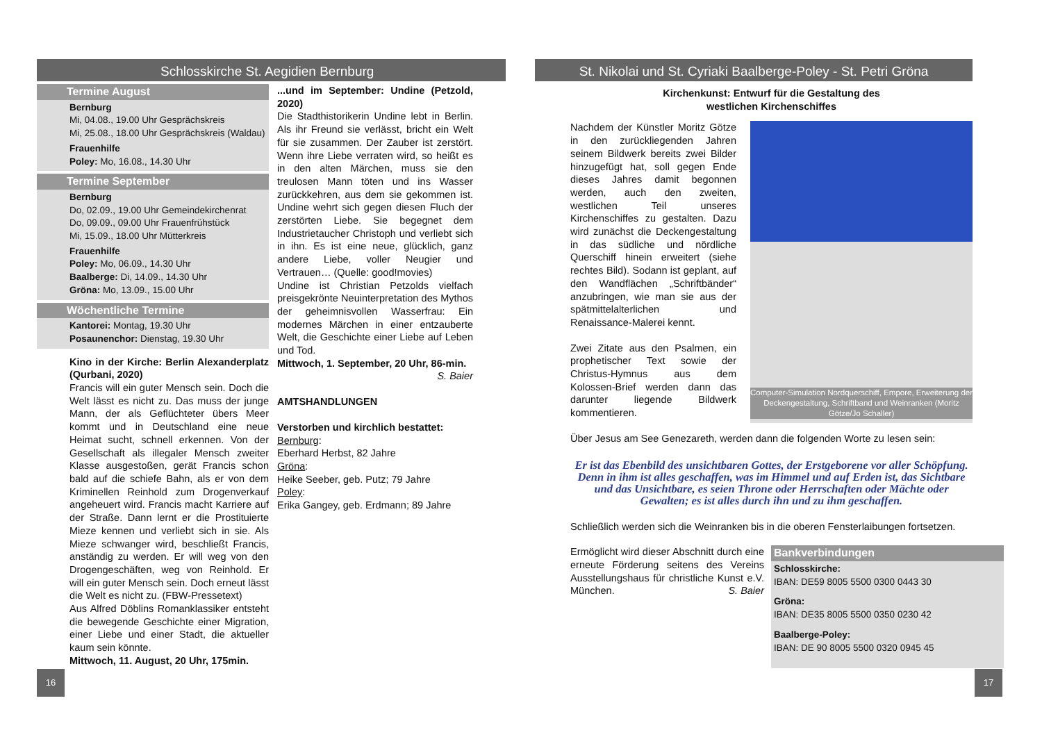Schlosskirche St. Aegidien Bernburg
Termine August
Bernburg
Mi, 04.08., 19.00 Uhr Gesprächskreis
Mi, 25.08., 18.00 Uhr Gesprächskreis (Waldau)
Frauenhilfe
Poley: Mo, 16.08., 14.30 Uhr
Termine September
Bernburg
Do, 02.09., 19.00 Uhr Gemeindekirchenrat
Do, 09.09., 09.00 Uhr Frauenfrühstück
Mi, 15.09., 18.00 Uhr Mütterkreis
Frauenhilfe
Poley: Mo, 06.09., 14.30 Uhr
Baalberge: Di, 14.09., 14.30 Uhr
Gröna: Mo, 13.09., 15.00 Uhr
Wöchentliche Termine
Kantorei: Montag, 19.30 Uhr
Posaunenchor: Dienstag, 19.30 Uhr
Kino in der Kirche: Berlin Alexanderplatz (Qurbani, 2020)
Francis will ein guter Mensch sein. Doch die Welt lässt es nicht zu. Das muss der junge Mann, der als Geflüchteter übers Meer kommt und in Deutschland eine neue Heimat sucht, schnell erkennen. Von der Gesellschaft als illegaler Mensch zweiter Klasse ausgestoßen, gerät Francis schon bald auf die schiefe Bahn, als er von dem Kriminellen Reinhold zum Drogenverkauf angeheuert wird. Francis macht Karriere auf der Straße. Dann lernt er die Prostituierte Mieze kennen und verliebt sich in sie. Als Mieze schwanger wird, beschließt Francis, anständig zu werden. Er will weg von den Drogengeschäften, weg von Reinhold. Er will ein guter Mensch sein. Doch erneut lässt die Welt es nicht zu. (FBW-Pressetext)
Aus Alfred Döblins Romanklassiker entsteht die bewegende Geschichte einer Migration, einer Liebe und einer Stadt, die aktueller kaum sein könnte.
Mittwoch, 11. August, 20 Uhr, 175min.
...und im September: Undine (Petzold, 2020)
Die Stadthistorikerin Undine lebt in Berlin. Als ihr Freund sie verlässt, bricht ein Welt für sie zusammen. Der Zauber ist zerstört. Wenn ihre Liebe verraten wird, so heißt es in den alten Märchen, muss sie den treulosen Mann töten und ins Wasser zurückkehren, aus dem sie gekommen ist. Undine wehrt sich gegen diesen Fluch der zerstörten Liebe. Sie begegnet dem Industrietaucher Christoph und verliebt sich in ihn. Es ist eine neue, glücklich, ganz andere Liebe, voller Neugier und Vertrauen… (Quelle: good!movies)
Undine ist Christian Petzolds vielfach preisgekrönte Neuinterpretation des Mythos der geheimnisvollen Wasserfrau: Ein modernes Märchen in einer entzauberte Welt, die Geschichte einer Liebe auf Leben und Tod.
Mittwoch, 1. September, 20 Uhr, 86-min.
S. Baier
AMTSHANDLUNGEN
Verstorben und kirchlich bestattet:
Bernburg:
Eberhard Herbst, 82 Jahre
Gröna:
Heike Seeber, geb. Putz; 79 Jahre
Poley:
Erika Gangey, geb. Erdmann; 89 Jahre
16
St. Nikolai und St. Cyriaki Baalberge-Poley - St. Petri Gröna
Kirchenkunst: Entwurf für die Gestaltung des
westlichen Kirchenschiffes
Computer-Simulation Nordquerschiff, Empore, Erweiterung der Deckengestaltung, Schriftband und Weinranken (Moritz Götze/Jo Schaller)
Nachdem der Künstler Moritz Götze in den zurückliegenden Jahren seinem Bildwerk bereits zwei Bilder hinzugefügt hat, soll gegen Ende dieses Jahres damit begonnen werden, auch den zweiten, westlichen Teil unseres Kirchenschiffes zu gestalten. Dazu wird zunächst die Deckengestaltung in das südliche und nördliche Querschiff hinein erweitert (siehe rechtes Bild). Sodann ist geplant, auf den Wandflächen „Schriftbänder“ anzubringen, wie man sie aus der spätmittelalterlichen und Renaissance-Malerei kennt.
Zwei Zitate aus den Psalmen, ein prophetischer Text sowie der Christus-Hymnus aus dem Kolossen-Brief werden dann das darunter liegende Bildwerk kommentieren.
Über Jesus am See Genezareth, werden dann die folgenden Worte zu lesen sein:
Er ist das Ebenbild des unsichtbaren Gottes, der Erstgeborene vor aller Schöpfung. Denn in ihm ist alles geschaffen, was im Himmel und auf Erden ist, das Sichtbare und das Unsichtbare, es seien Throne oder Herrschaften oder Mächte oder Gewalten; es ist alles durch ihn und zu ihm geschaffen.
Schließlich werden sich die Weinranken bis in die oberen Fensterlaibungen fortsetzen.
Bankverbindungen
Schlosskirche:
IBAN: DE59 8005 5500 0300 0443 30
Gröna:
IBAN: DE35 8005 5500 0350 0230 42
Baalberge-Poley:
IBAN: DE 90 8005 5500 0320 0945 45
Ermöglicht wird dieser Abschnitt durch eine erneute Förderung seitens des Vereins Ausstellungshaus für christliche Kunst e.V. München. S. Baier
17